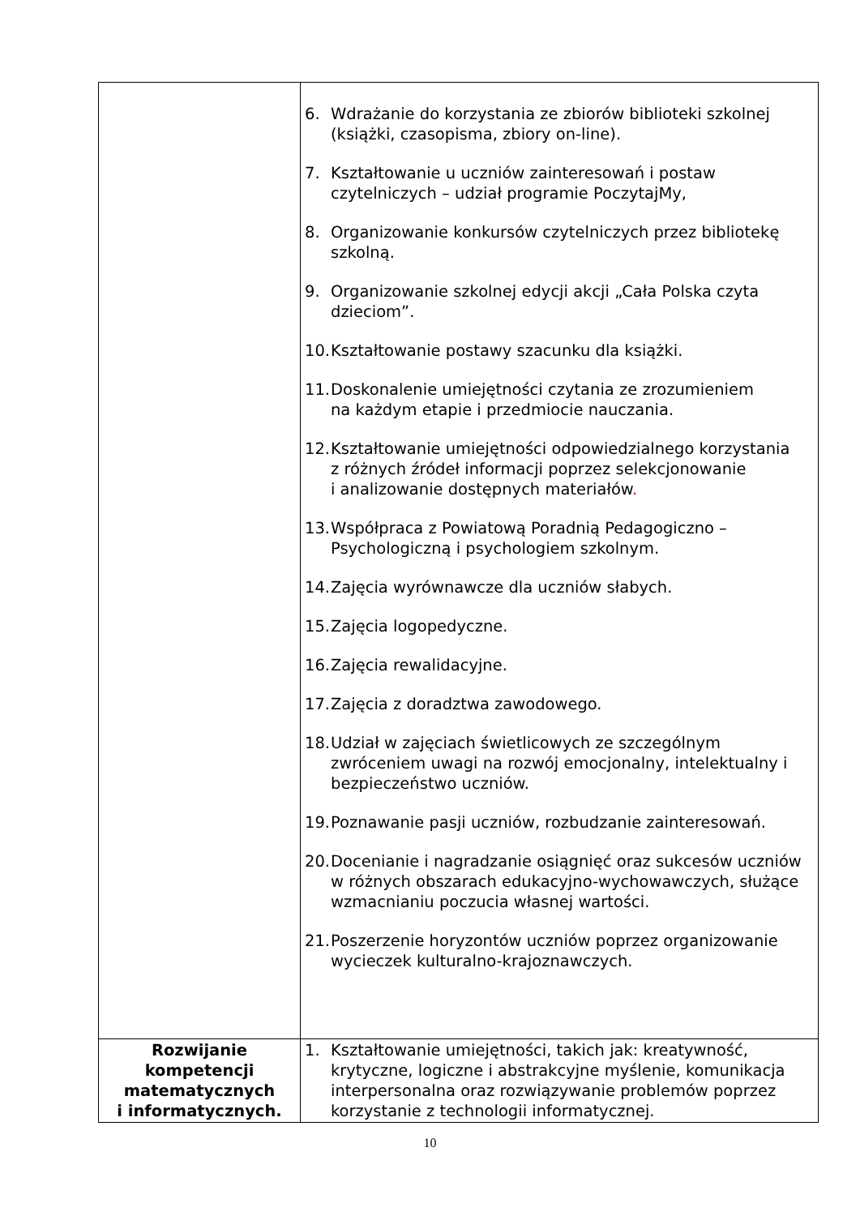| | 6. Wdrażanie do korzystania ze zbiorów biblioteki szkolnej (książki, czasopisma, zbiory on-line). 7. Kształtowanie u uczniów zainteresowań i postaw czytelniczych – udział programie PoczytajMy, 8. Organizowanie konkursów czytelniczych przez bibliotekę szkolną. 9. Organizowanie szkolnej edycji akcji „Cała Polska czyta dzieciom”. 10. Kształtowanie postawy szacunku dla książki. 11. Doskonalenie umiejętności czytania ze zrozumieniem na każdym etapie i przedmiocie nauczania. 12. Kształtowanie umiejętności odpowiedzialnego korzystania z różnych źródeł informacji poprzez selekcjonowanie i analizowanie dostępnych materiałów . 13. Współpraca z Powiatową Poradnią Pedagogiczno – Psychologiczną i psychologiem szkolnym. 14. Zajęcia wyrównawcze dla uczniów słabych. 15. Zajęcia logopedyczne. 16. Zajęcia rewalidacyjne. 17. Zajęcia z doradztwa zawodowego. 18. Udział w zajęciach świetlicowych ze szczególnym zwróceniem uwagi na rozwój emocjonalny, intelektualny i bezpieczeństwo uczniów. 19. Poznawanie pasji uczniów, rozbudzanie zainteresowań. 20. Docenianie i nagradzanie osiągnięć oraz sukcesów uczniów w różnych obszarach edukacyjno-wychowawczych, służące wzmacnianiu poczucia własnej wartości. 21. Poszerzenie horyzontów uczniów poprzez organizowanie wycieczek kulturalno-krajoznawczych. |
| Rozwijanie kompetencji matematycznych i informatycznych. | 1. Kształtowanie umiejętności, takich jak: kreatywność, krytyczne, logiczne i abstrakcyjne myślenie, komunikacja interpersonalna oraz rozwiązywanie problemów poprzez korzystanie z technologii informatycznej. |
10